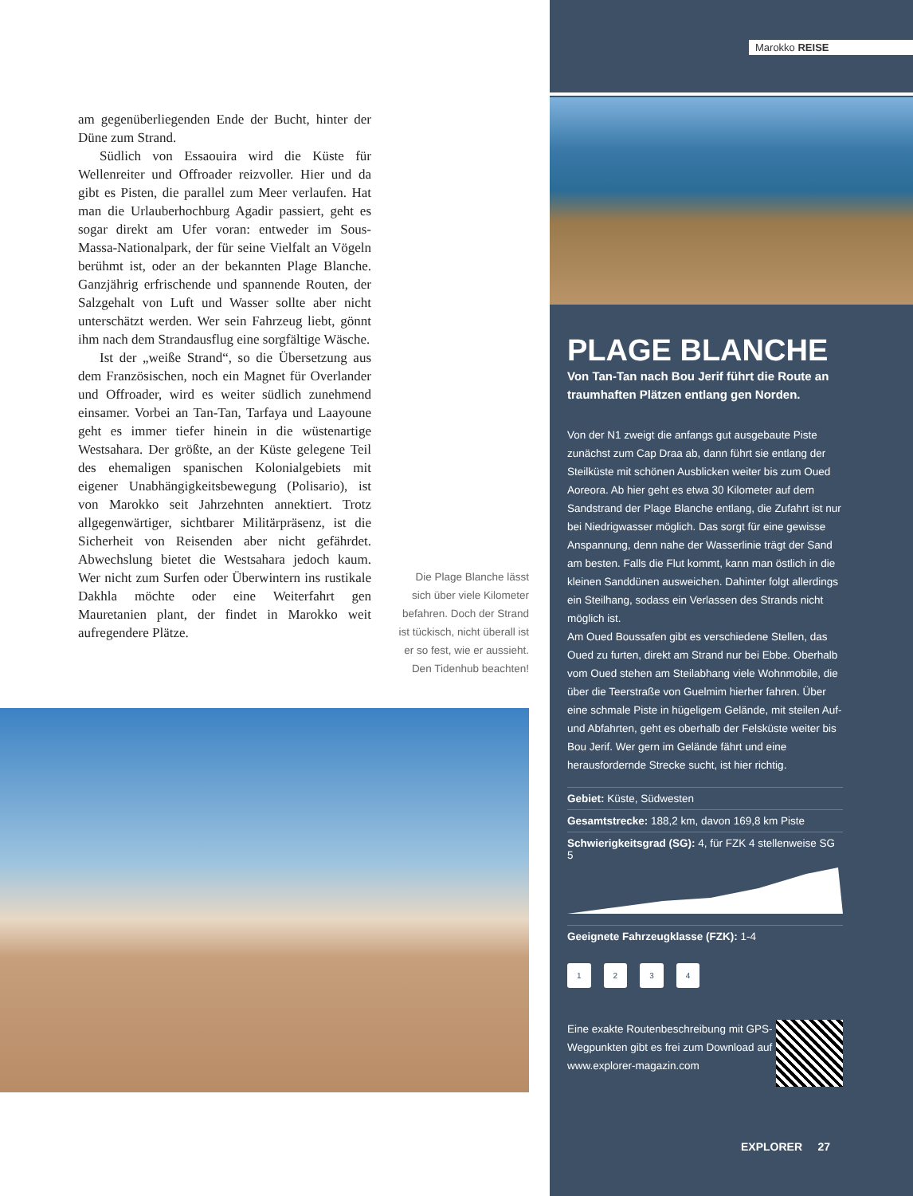am gegenüberliegenden Ende der Bucht, hinter der Düne zum Strand.
Südlich von Essaouira wird die Küste für Wellenreiter und Offroader reizvoller. Hier und da gibt es Pisten, die parallel zum Meer verlaufen. Hat man die Urlauberhochburg Agadir passiert, geht es sogar direkt am Ufer voran: entweder im Sous-Massa-Nationalpark, der für seine Vielfalt an Vögeln berühmt ist, oder an der bekannten Plage Blanche. Ganzjährig erfrischende und spannende Routen, der Salzgehalt von Luft und Wasser sollte aber nicht unterschätzt werden. Wer sein Fahrzeug liebt, gönnt ihm nach dem Strandausflug eine sorgfältige Wäsche.
Ist der „weiße Strand“, so die Übersetzung aus dem Französischen, noch ein Magnet für Overlander und Offroader, wird es weiter südlich zunehmend einsamer. Vorbei an Tan-Tan, Tarfaya und Laayoune geht es immer tiefer hinein in die wüstenartige Westsahara. Der größte, an der Küste gelegene Teil des ehemaligen spanischen Kolonialgebiets mit eigener Unabhängigkeitsbewegung (Polisario), ist von Marokko seit Jahrzehnten annektiert. Trotz allgegenwärtiger, sichtbarer Militärpräsenz, ist die Sicherheit von Reisenden aber nicht gefährdet. Abwechslung bietet die Westsahara jedoch kaum. Wer nicht zum Surfen oder Überwintern ins rustikale Dakhla möchte oder eine Weiterfahrt gen Mauretanien plant, der findet in Marokko weit aufregendere Plätze.
Die Plage Blanche lässt sich über viele Kilometer befahren. Doch der Strand ist tückisch, nicht überall ist er so fest, wie er aussieht. Den Tidenhub beachten!
Marokko REISE
PLAGE BLANCHE
Von Tan-Tan nach Bou Jerif führt die Route an traumhaften Plätzen entlang gen Norden.
Von der N1 zweigt die anfangs gut ausgebaute Piste zunächst zum Cap Draa ab, dann führt sie entlang der Steilküste mit schönen Ausblicken weiter bis zum Oued Aoreora. Ab hier geht es etwa 30 Kilometer auf dem Sandstrand der Plage Blanche entlang, die Zufahrt ist nur bei Niedrigwasser möglich. Das sorgt für eine gewisse Anspannung, denn nahe der Wasserlinie trägt der Sand am besten. Falls die Flut kommt, kann man östlich in die kleinen Sanddünen ausweichen. Dahinter folgt allerdings ein Steilhang, sodass ein Verlassen des Strands nicht möglich ist.
Am Oued Boussafen gibt es verschiedene Stellen, das Oued zu furten, direkt am Strand nur bei Ebbe. Oberhalb vom Oued stehen am Steilabhang viele Wohnmobile, die über die Teerstraße von Guelmim hierher fahren. Über eine schmale Piste in hügeligem Gelände, mit steilen Auf- und Abfahrten, geht es oberhalb der Felsküste weiter bis Bou Jerif. Wer gern im Gelände fährt und eine herausfordernde Strecke sucht, ist hier richtig.
Gebiet: Küste, Südwesten
Gesamtstrecke: 188,2 km, davon 169,8 km Piste
Schwierigkeitsgrad (SG): 4, für FZK 4 stellenweise SG 5
Geeignete Fahrzeugklasse (FZK): 1-4
1234
Eine exakte Routenbeschreibung mit GPS-Wegpunkten gibt es frei zum Download auf www.explorer-magazin.com
EXPLORER 27